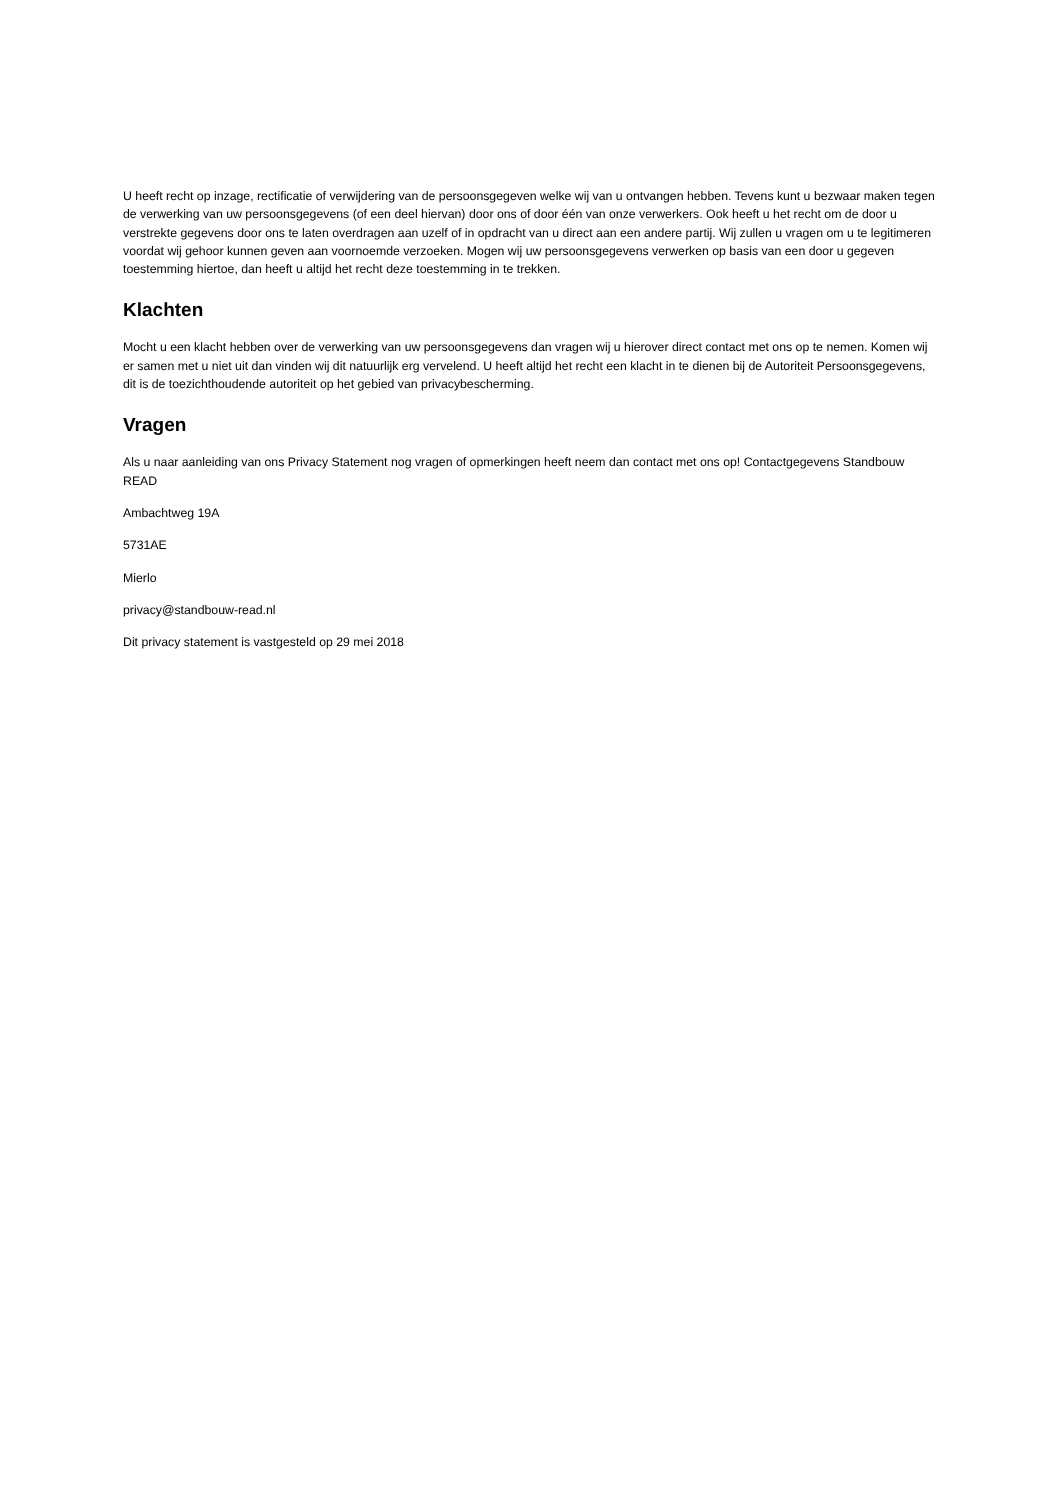U heeft recht op inzage, rectificatie of verwijdering van de persoonsgegeven welke wij van u ontvangen hebben. Tevens kunt u bezwaar maken tegen de verwerking van uw persoonsgegevens (of een deel hiervan) door ons of door één van onze verwerkers. Ook heeft u het recht om de door u verstrekte gegevens door ons te laten overdragen aan uzelf of in opdracht van u direct aan een andere partij. Wij zullen u vragen om u te legitimeren voordat wij gehoor kunnen geven aan voornoemde verzoeken. Mogen wij uw persoonsgegevens verwerken op basis van een door u gegeven toestemming hiertoe, dan heeft u altijd het recht deze toestemming in te trekken.
Klachten
Mocht u een klacht hebben over de verwerking van uw persoonsgegevens dan vragen wij u hierover direct contact met ons op te nemen. Komen wij er samen met u niet uit dan vinden wij dit natuurlijk erg vervelend. U heeft altijd het recht een klacht in te dienen bij de Autoriteit Persoonsgegevens, dit is de toezichthoudende autoriteit op het gebied van privacybescherming.
Vragen
Als u naar aanleiding van ons Privacy Statement nog vragen of opmerkingen heeft neem dan contact met ons op! Contactgegevens Standbouw READ
Ambachtweg 19A
5731AE
Mierlo
privacy@standbouw-read.nl
Dit privacy statement is vastgesteld op 29 mei 2018